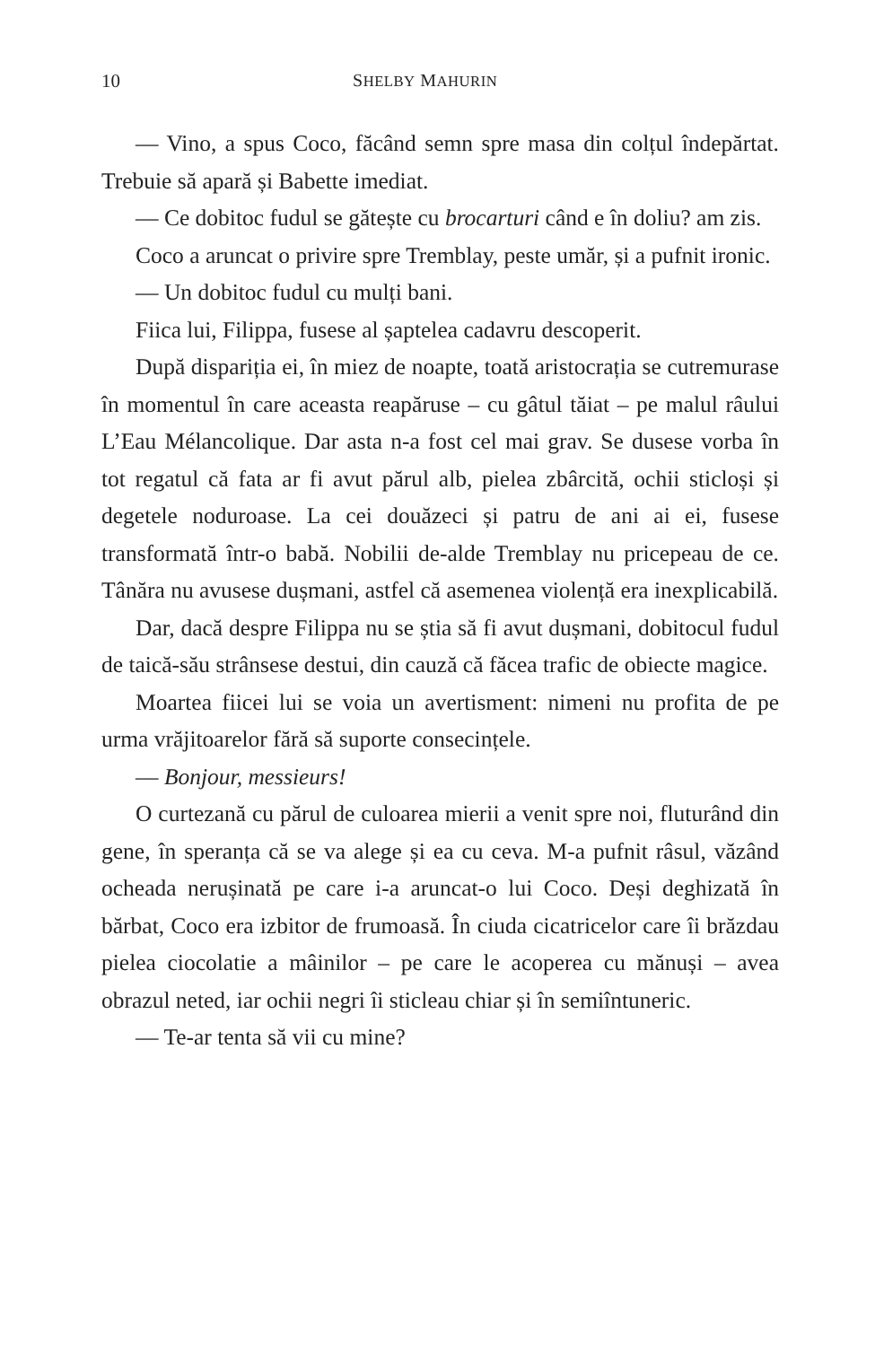10 SHELBY MAHURIN
— Vino, a spus Coco, făcând semn spre masa din colțul îndepărtat. Trebuie să apară și Babette imediat.
— Ce dobitoc fudul se gătește cu brocarturi când e în doliu? am zis.
Coco a aruncat o privire spre Tremblay, peste umăr, și a pufnit ironic.
— Un dobitoc fudul cu mulți bani.
Fiica lui, Filippa, fusese al șaptelea cadavru descoperit.
După dispariția ei, în miez de noapte, toată aristocrația se cutremurase în momentul în care aceasta reapăruse – cu gâtul tăiat – pe malul râului L’Eau Mélancolique. Dar asta n-a fost cel mai grav. Se dusese vorba în tot regatul că fata ar fi avut părul alb, pielea zbârcită, ochii sticloși și degetele noduroase. La cei douăzeci și patru de ani ai ei, fusese transformată într-o babă. Nobilii de-alde Tremblay nu pricepeau de ce. Tânăra nu avusese dușmani, astfel că asemenea violență era inexplicabilă.
Dar, dacă despre Filippa nu se știa să fi avut dușmani, dobitocul fudul de taică-său strânsese destui, din cauză că făcea trafic de obiecte magice.
Moartea fiicei lui se voia un avertisment: nimeni nu profita de pe urma vrăjitoarelor fără să suporte consecințele.
— Bonjour, messieurs!
O curtezană cu părul de culoarea mierii a venit spre noi, fluturând din gene, în speranța că se va alege și ea cu ceva. M-a pufnit râsul, văzând ocheada nerușinată pe care i-a aruncat-o lui Coco. Deși deghizată în bărbat, Coco era izbitor de frumoasă. În ciuda cicatricelor care îi brăzdau pielea ciocolatie a mâinilor – pe care le acoperea cu mănuși – avea obrazul neted, iar ochii negri îi sticleau chiar și în semiîntuneric.
— Te-ar tenta să vii cu mine?